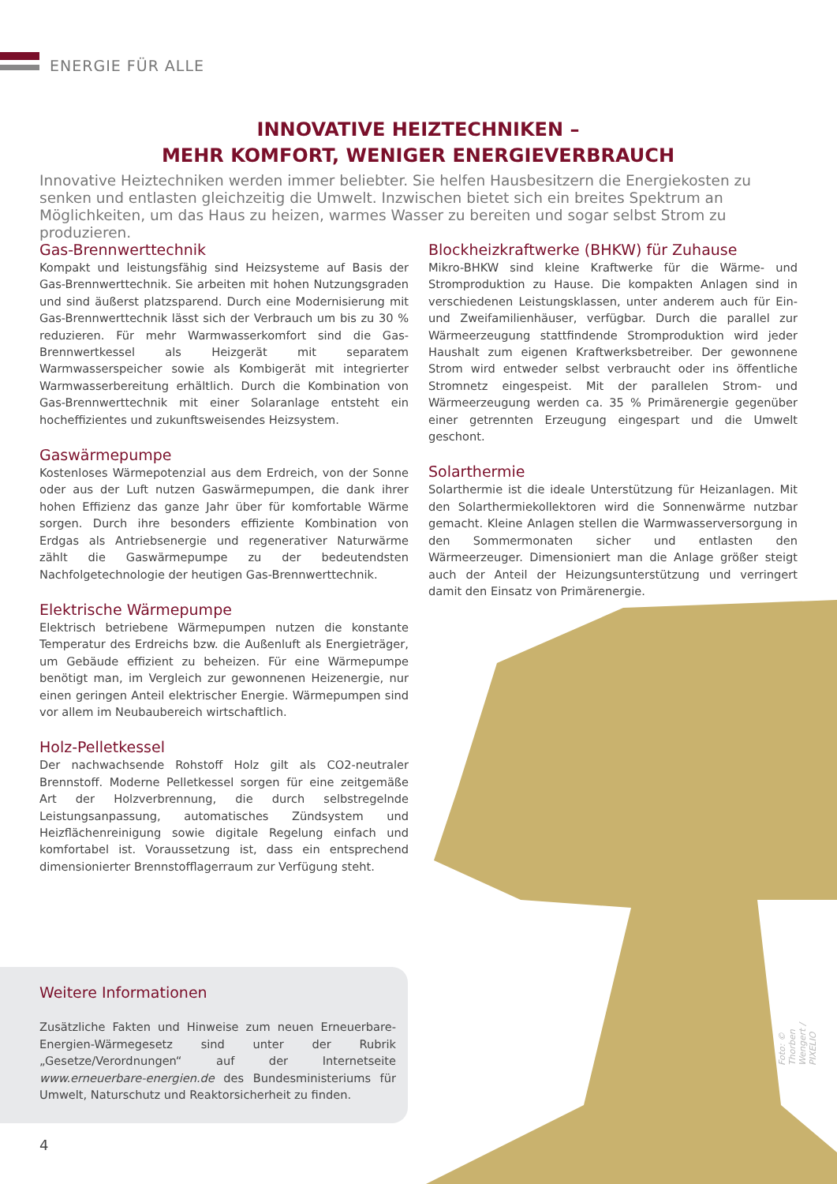ENERGIE FÜR ALLE
INNOVATIVE HEIZTECHNIKEN –
MEHR KOMFORT, WENIGER ENERGIEVERBRAUCH
Innovative Heiztechniken werden immer beliebter. Sie helfen Hausbesitzern die Energiekosten zu senken und entlasten gleichzeitig die Umwelt. Inzwischen bietet sich ein breites Spektrum an Möglichkeiten, um das Haus zu heizen, warmes Wasser zu bereiten und sogar selbst Strom zu produzieren.
Gas-Brennwerttechnik
Kompakt und leistungsfähig sind Heizsysteme auf Basis der Gas-Brennwerttechnik. Sie arbeiten mit hohen Nutzungsgraden und sind äußerst platzsparend. Durch eine Modernisierung mit Gas-Brennwerttechnik lässt sich der Verbrauch um bis zu 30 % reduzieren. Für mehr Warmwasserkomfort sind die Gas-Brennwertkessel als Heizgerät mit separatem Warmwasserspeicher sowie als Kombigerät mit integrierter Warmwasserbereitung erhältlich. Durch die Kombination von Gas-Brennwerttechnik mit einer Solaranlage entsteht ein hocheffizientes und zukunftsweisendes Heizsystem.
Gaswärmepumpe
Kostenloses Wärmepotenzial aus dem Erdreich, von der Sonne oder aus der Luft nutzen Gaswärmepumpen, die dank ihrer hohen Effizienz das ganze Jahr über für komfortable Wärme sorgen. Durch ihre besonders effiziente Kombination von Erdgas als Antriebsenergie und regenerativer Naturwärme zählt die Gaswärmepumpe zu der bedeutendsten Nachfolgetechnologie der heutigen Gas-Brennwerttechnik.
Elektrische Wärmepumpe
Elektrisch betriebene Wärmepumpen nutzen die konstante Temperatur des Erdreichs bzw. die Außenluft als Energieträger, um Gebäude effizient zu beheizen. Für eine Wärmepumpe benötigt man, im Vergleich zur gewonnenen Heizenergie, nur einen geringen Anteil elektrischer Energie. Wärmepumpen sind vor allem im Neubaubereich wirtschaftlich.
Holz-Pelletkessel
Der nachwachsende Rohstoff Holz gilt als CO2-neutraler Brennstoff. Moderne Pelletkessel sorgen für eine zeitgemäße Art der Holzverbrennung, die durch selbstregelnde Leistungsanpassung, automatisches Zündsystem und Heizflächenreinigung sowie digitale Regelung einfach und komfortabel ist. Voraussetzung ist, dass ein entsprechend dimensionierter Brennstofflagerraum zur Verfügung steht.
Blockheizkraftwerke (BHKW) für Zuhause
Mikro-BHKW sind kleine Kraftwerke für die Wärme- und Stromproduktion zu Hause. Die kompakten Anlagen sind in verschiedenen Leistungsklassen, unter anderem auch für Ein- und Zweifamilienhäuser, verfügbar. Durch die parallel zur Wärmeerzeugung stattfindende Stromproduktion wird jeder Haushalt zum eigenen Kraftwerksbetreiber. Der gewonnene Strom wird entweder selbst verbraucht oder ins öffentliche Stromnetz eingespeist. Mit der parallelen Strom- und Wärmeerzeugung werden ca. 35 % Primärenergie gegenüber einer getrennten Erzeugung eingespart und die Umwelt geschont.
Solarthermie
Solarthermie ist die ideale Unterstützung für Heizanlagen. Mit den Solarthermiekollektoren wird die Sonnenwärme nutzbar gemacht. Kleine Anlagen stellen die Warmwasserversorgung in den Sommermonaten sicher und entlasten den Wärmeerzeuger. Dimensioniert man die Anlage größer steigt auch der Anteil der Heizungsunterstützung und verringert damit den Einsatz von Primärenergie.
Foto: © Thorben Wengert / PIXELIO
Weitere Informationen
Zusätzliche Fakten und Hinweise zum neuen Erneuerbare-Energien-Wärmegesetz sind unter der Rubrik „Gesetze/Verordnungen“ auf der Internetseite www.erneuerbare-energien.de des Bundesministeriums für Umwelt, Naturschutz und Reaktorsicherheit zu finden.
4